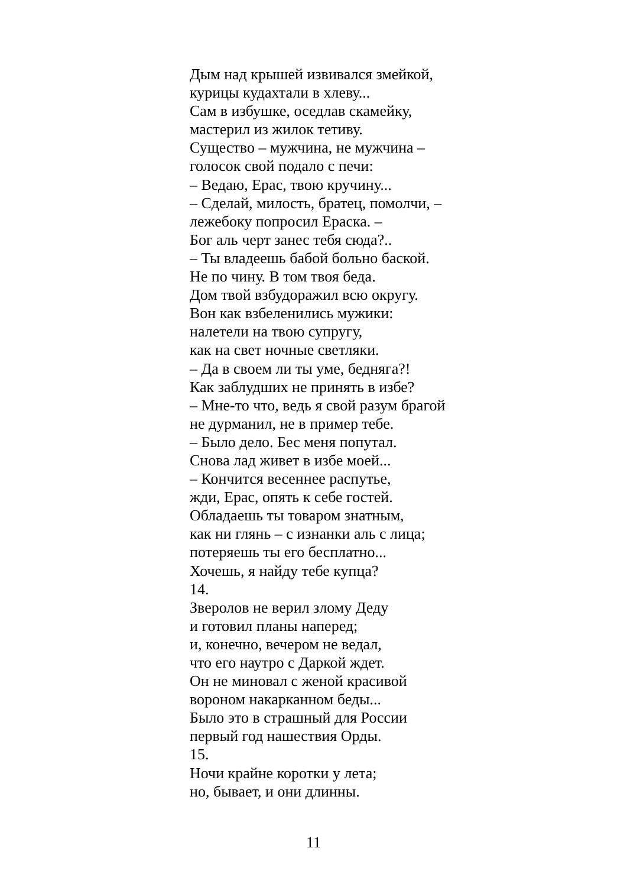Дым над крышей извивался змейкой,
курицы кудахтали в хлеву...
Сам в избушке, оседлав скамейку,
мастерил из жилок тетиву.
Существо – мужчина, не мужчина –
голосок свой подало с печи:
– Ведаю, Ерас, твою кручину...
– Сделай, милость, братец, помолчи, –
лежебоку попросил Ераска. –
Бог аль черт занес тебя сюда?..
– Ты владеешь бабой больно баской.
Не по чину. В том твоя беда.
Дом твой взбудоражил всю округу.
Вон как взбеленились мужики:
налетели на твою супругу,
как на свет ночные светляки.
– Да в своем ли ты уме, бедняга?!
Как заблудших не принять в избе?
– Мне-то что, ведь я свой разум брагой
не дурманил, не в пример тебе.
– Было дело. Бес меня попутал.
Снова лад живет в избе моей...
– Кончится весеннее распутье,
жди, Ерас, опять к себе гостей.
Обладаешь ты товаром знатным,
как ни глянь – с изнанки аль с лица;
потеряешь ты его бесплатно...
Хочешь, я найду тебе купца?
14.
Зверолов не верил злому Деду
и готовил планы наперед;
и, конечно, вечером не ведал,
что его наутро с Даркой ждет.
Он не миновал с женой красивой
вороном накарканном беды...
Было это в страшный для России
первый год нашествия Орды.
15.
Ночи крайне коротки у лета;
но, бывает, и они длинны.
11